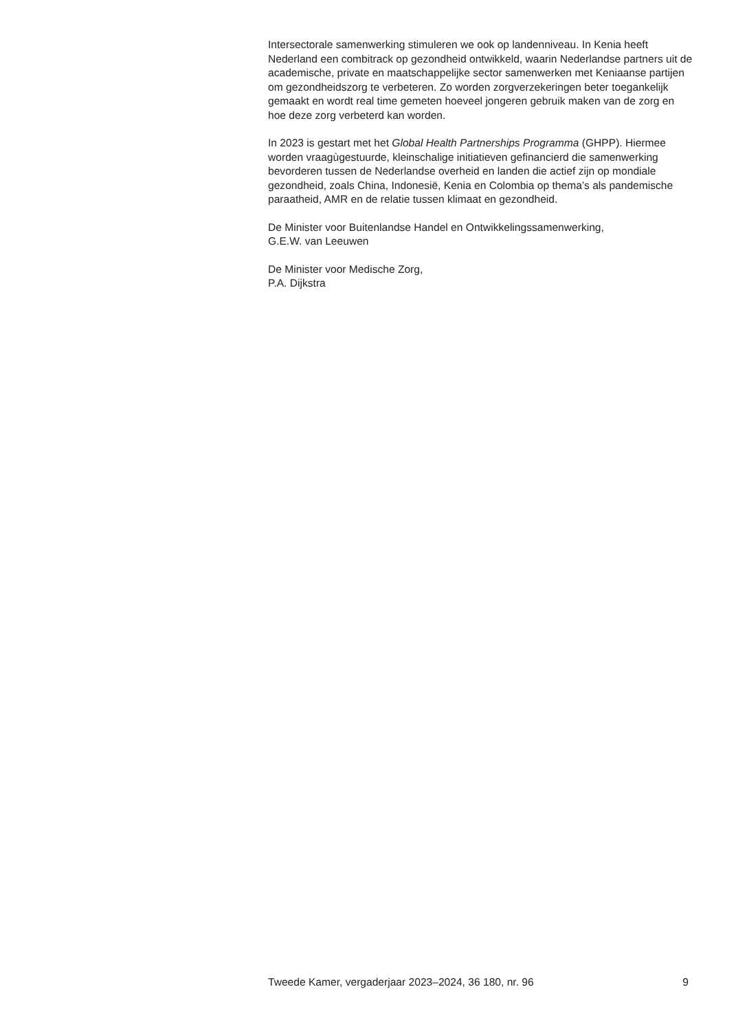Intersectorale samenwerking stimuleren we ook op landenniveau. In Kenia heeft Nederland een combitrack op gezondheid ontwikkeld, waarin Nederlandse partners uit de academische, private en maatschappelijke sector samenwerken met Keniaanse partijen om gezondheidszorg te verbeteren. Zo worden zorgverzekeringen beter toegankelijk gemaakt en wordt real time gemeten hoeveel jongeren gebruik maken van de zorg en hoe deze zorg verbeterd kan worden.
In 2023 is gestart met het Global Health Partnerships Programma (GHPP). Hiermee worden vraagùgestuurde, kleinschalige initiatieven gefinancierd die samenwerking bevorderen tussen de Nederlandse overheid en landen die actief zijn op mondiale gezondheid, zoals China, Indonesië, Kenia en Colombia op thema’s als pandemische paraatheid, AMR en de relatie tussen klimaat en gezondheid.
De Minister voor Buitenlandse Handel en Ontwikkelingssamenwerking,
G.E.W. van Leeuwen
De Minister voor Medische Zorg,
P.A. Dijkstra
Tweede Kamer, vergaderjaar 2023–2024, 36 180, nr. 96 9